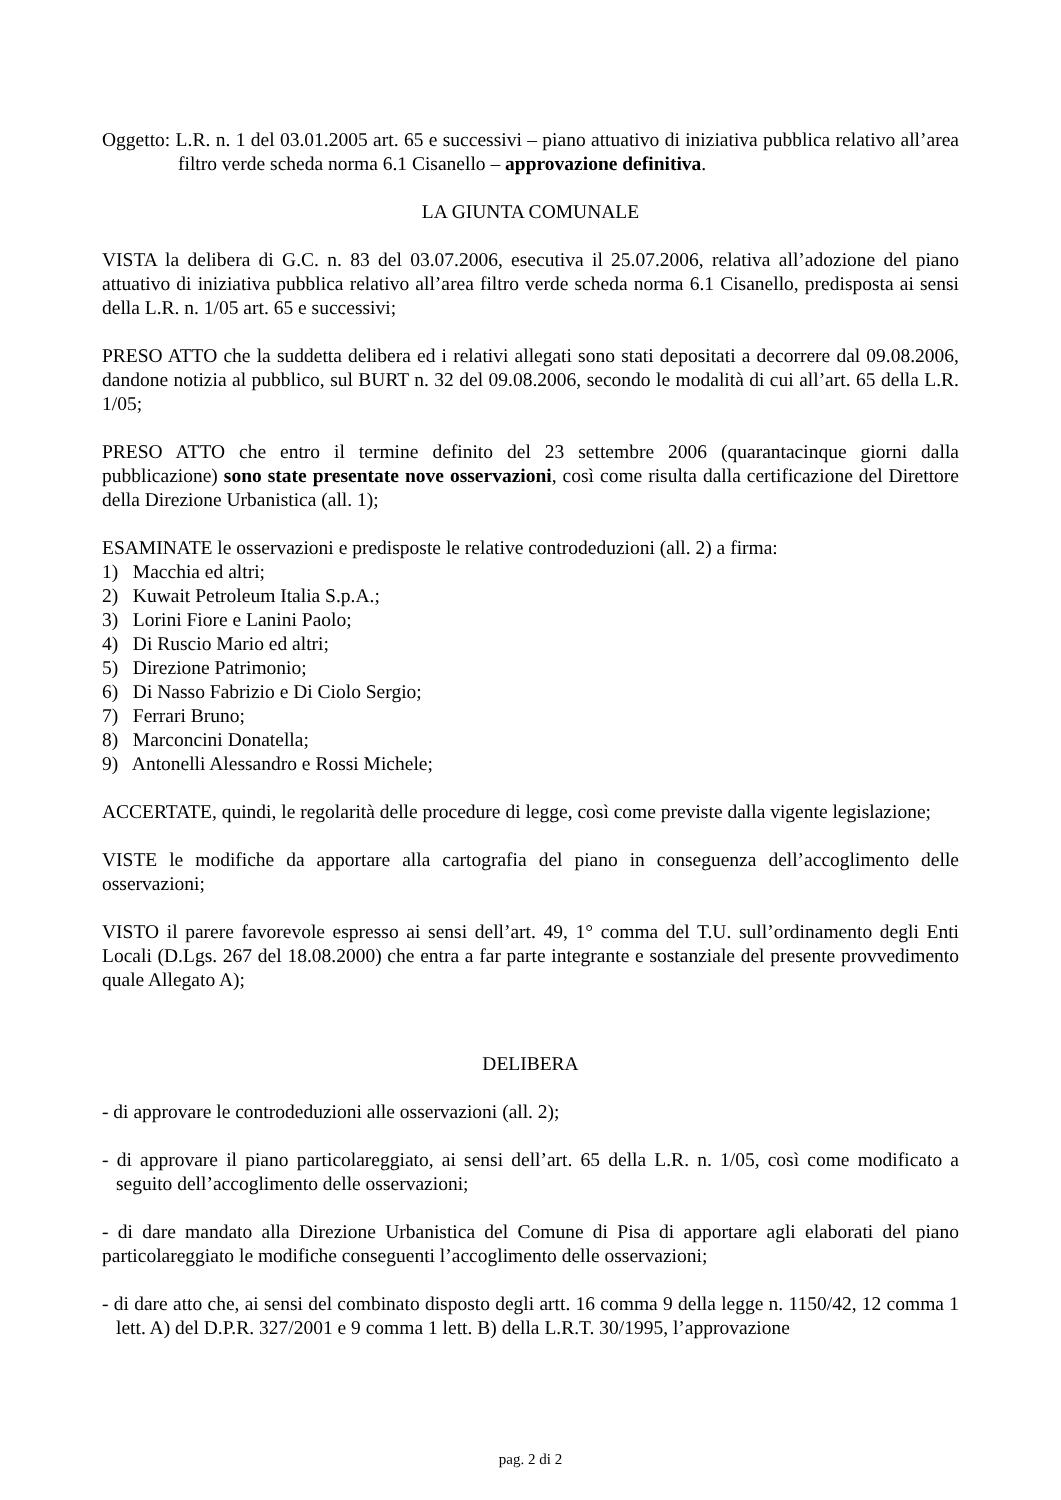Oggetto: L.R. n. 1 del 03.01.2005 art. 65 e successivi – piano attuativo di iniziativa pubblica relativo all’area filtro verde scheda norma 6.1 Cisanello – approvazione definitiva.
LA GIUNTA COMUNALE
VISTA la delibera di G.C. n. 83 del 03.07.2006, esecutiva il 25.07.2006, relativa all’adozione del piano attuativo di iniziativa pubblica relativo all’area filtro verde scheda norma 6.1 Cisanello, predisposta ai sensi della L.R. n. 1/05 art. 65 e successivi;
PRESO ATTO che la suddetta delibera ed i relativi allegati sono stati depositati a decorrere dal 09.08.2006, dandone notizia al pubblico, sul BURT n. 32 del 09.08.2006, secondo le modalità di cui all’art. 65 della L.R. 1/05;
PRESO ATTO che entro il termine definito del 23 settembre 2006 (quarantacinque giorni dalla pubblicazione) sono state presentate nove osservazioni, così come risulta dalla certificazione del Direttore della Direzione Urbanistica (all. 1);
ESAMINATE le osservazioni e predisposte le relative controdeduzioni (all. 2) a firma:
1) Macchia ed altri;
2) Kuwait Petroleum Italia S.p.A.;
3) Lorini Fiore e Lanini Paolo;
4) Di Ruscio Mario ed altri;
5) Direzione Patrimonio;
6) Di Nasso Fabrizio e Di Ciolo Sergio;
7) Ferrari Bruno;
8) Marconcini Donatella;
9) Antonelli Alessandro e Rossi Michele;
ACCERTATE, quindi, le regolarità delle procedure di legge, così come previste dalla vigente legislazione;
VISTE le modifiche da apportare alla cartografia del piano in conseguenza dell’accoglimento delle osservazioni;
VISTO il parere favorevole espresso ai sensi dell’art. 49, 1° comma del T.U. sull’ordinamento degli Enti Locali (D.Lgs. 267 del 18.08.2000) che entra a far parte integrante e sostanziale del presente provvedimento quale Allegato A);
DELIBERA
- di approvare le controdeduzioni alle osservazioni (all. 2);
- di approvare il piano particolareggiato, ai sensi dell’art. 65 della L.R. n. 1/05, così come modificato a seguito dell’accoglimento delle osservazioni;
- di dare mandato alla Direzione Urbanistica del Comune di Pisa di apportare agli elaborati del piano particolareggiato le modifiche conseguenti l’accoglimento delle osservazioni;
- di dare atto che, ai sensi del combinato disposto degli artt. 16 comma 9 della legge n. 1150/42, 12 comma 1 lett. A) del D.P.R. 327/2001 e 9 comma 1 lett. B) della L.R.T. 30/1995, l’approvazione
pag. 2 di 2